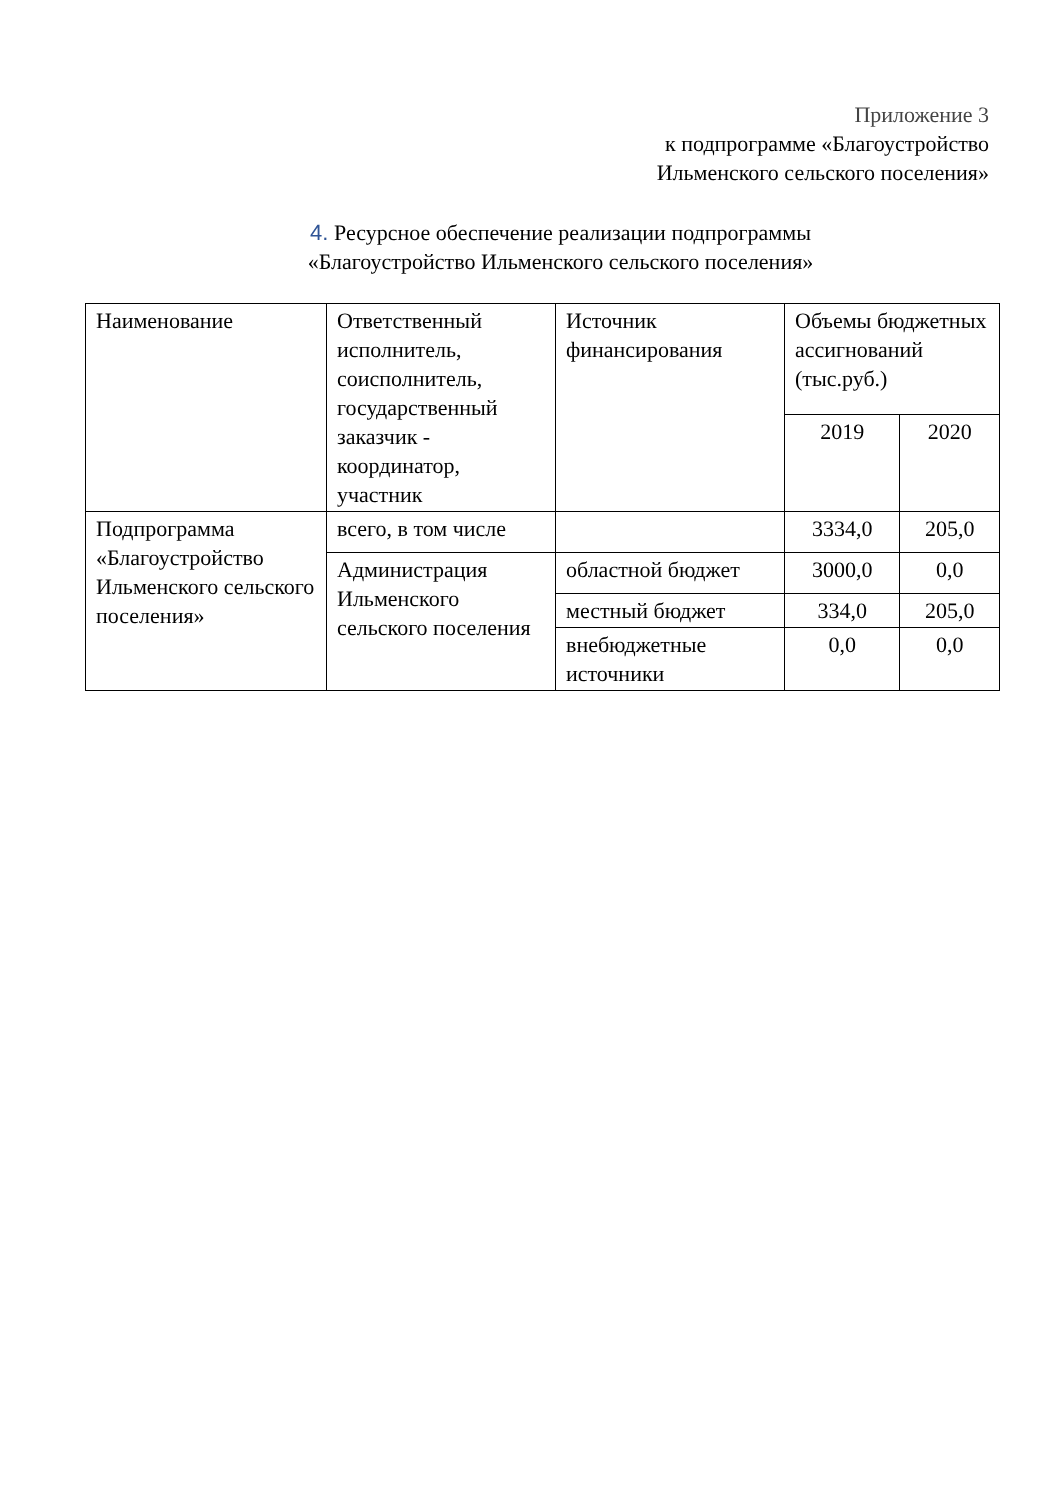Приложение 3
к подпрограмме «Благоустройство
Ильменского сельского поселения»
4. Ресурсное обеспечение реализации подпрограммы
«Благоустройство Ильменского сельского поселения»
| Наименование | Ответственный исполнитель, соисполнитель, государственный заказчик - координатор, участник | Источник финансирования | Объемы бюджетных ассигнований (тыс.руб.) | |
| --- | --- | --- | --- | --- |
| | | | 2019 | 2020 |
| Подпрограмма «Благоустройство Ильменского сельского поселения» | всего, в том числе | | 3334,0 | 205,0 |
| | Администрация Ильменского сельского поселения | областной бюджет | 3000,0 | 0,0 |
| | | местный бюджет | 334,0 | 205,0 |
| | | внебюджетные источники | 0,0 | 0,0 |